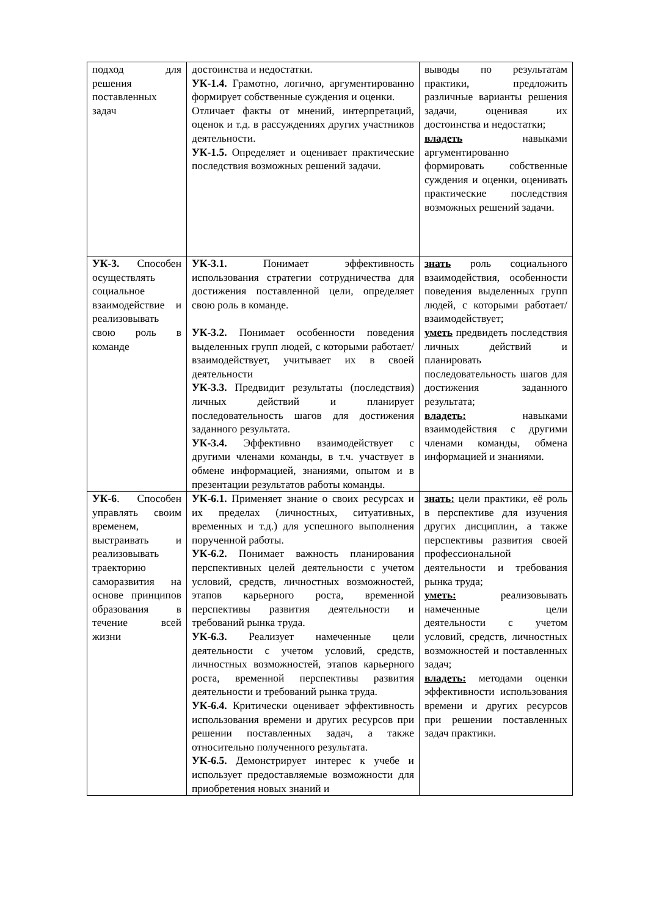| подход для решения поставленных задач | достоинства и недостатки. УК-1.4. Грамотно, логично, аргументированно формирует собственные суждения и оценки. Отличает факты от мнений, интерпретаций, оценок и т.д. в рассуждениях других участников деятельности. УК-1.5. Определяет и оценивает практические последствия возможных решений задачи. | выводы по результатам практики, предложить различные варианты решения задачи, оценивая их достоинства и недостатки; владеть навыками аргументированно формировать собственные суждения и оценки, оценивать практические последствия возможных решений задачи. |
| УК-3. Способен осуществлять социальное взаимодействие и реализовывать свою роль в команде | УК-3.1. Понимает эффективность использования стратегии сотрудничества для достижения поставленной цели, определяет свою роль в команде. УК-3.2. Понимает особенности поведения выделенных групп людей, с которыми работает/взаимодействует, учитывает их в своей деятельности УК-3.3. Предвидит результаты (последствия) личных действий и планирует последовательность шагов для достижения заданного результата. УК-3.4. Эффективно взаимодействует с другими членами команды, в т.ч. участвует в обмене информацией, знаниями, опытом и в презентации результатов работы команды. | знать роль социального взаимодействия, особенности поведения выделенных групп людей, с которыми работает/взаимодействует; уметь предвидеть последствия личных действий и планировать последовательность шагов для достижения заданного результата; владеть: навыками взаимодействия с другими членами команды, обмена информацией и знаниями. |
| УК-6 . Способен управлять своим временем, выстраивать и реализовывать траекторию саморазвития на основе принципов образования в течение всей жизни | УК-6.1. Применяет знание о своих ресурсах и их пределах (личностных, ситуативных, временных и т.д.) для успешного выполнения порученной работы. УК-6.2. Понимает важность планирования перспективных целей деятельности с учетом условий, средств, личностных возможностей, этапов карьерного роста, временной перспективы развития деятельности и требований рынка труда. УК-6.3. Реализует намеченные цели деятельности с учетом условий, средств, личностных возможностей, этапов карьерного роста, временной перспективы развития деятельности и требований рынка труда. УК-6.4. Критически оценивает эффективность использования времени и других ресурсов при решении поставленных задач, а также относительно полученного результата. УК-6.5. Демонстрирует интерес к учебе и использует предоставляемые возможности для приобретения новых знаний и | знать: цели практики, её роль в перспективе для изучения других дисциплин, а также перспективы развития своей профессиональной деятельности и требования рынка труда; уметь: реализовывать намеченные цели деятельности с учетом условий, средств, личностных возможностей и поставленных задач; владеть: методами оценки эффективности использования времени и других ресурсов при решении поставленных задач практики. |